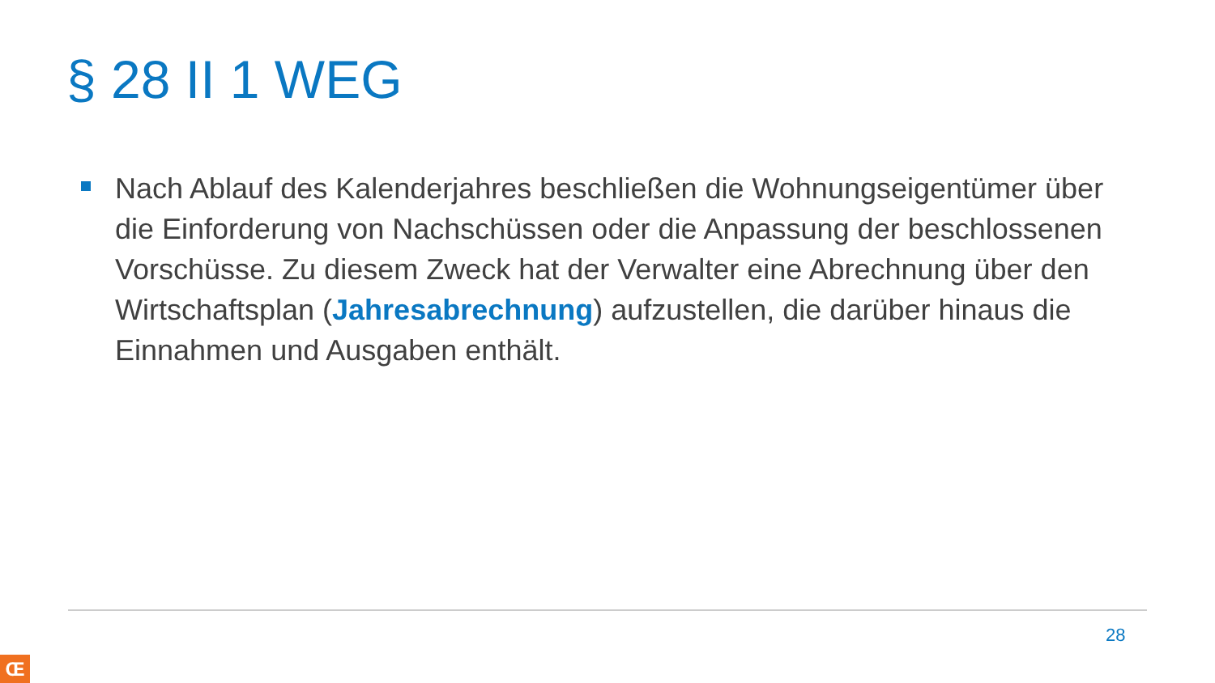§ 28 II 1 WEG
Nach Ablauf des Kalenderjahres beschließen die Wohnungseigentümer über die Einforderung von Nachschüssen oder die Anpassung der beschlossenen Vorschüsse. Zu diesem Zweck hat der Verwalter eine Abrechnung über den Wirtschaftsplan (Jahresabrechnung) aufzustellen, die darüber hinaus die Einnahmen und Ausgaben enthält.
28
Œ